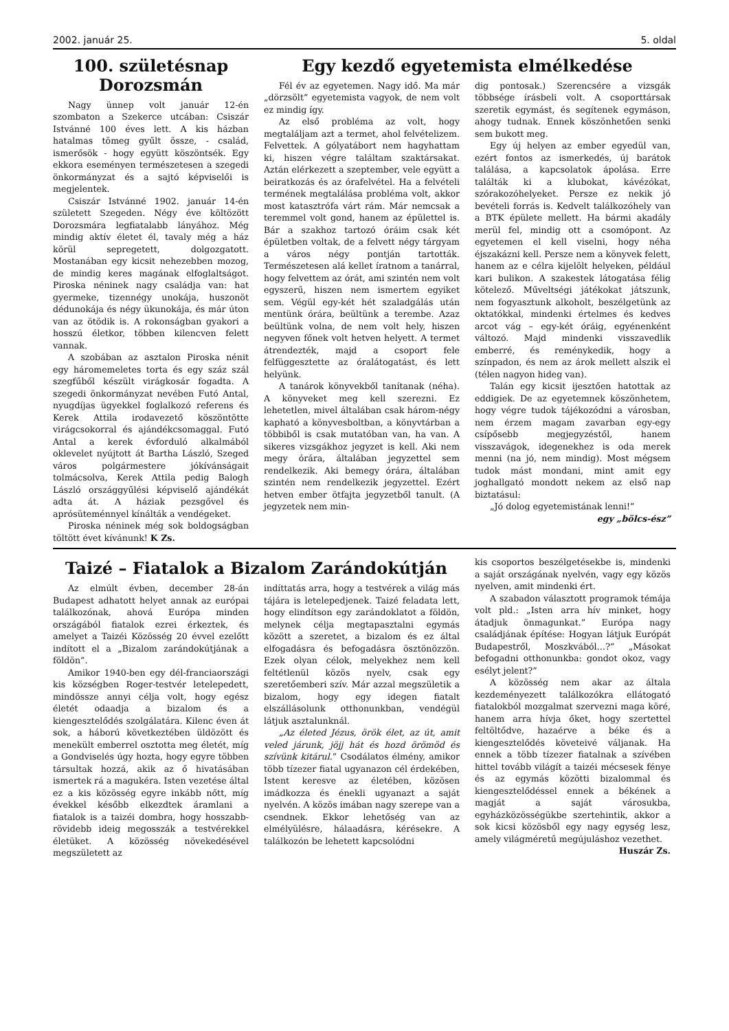2002. január 25. 5. oldal
100. születésnap Dorozsmán
Nagy ünnep volt január 12-én szombaton a Szekerce utcában: Csiszár Istvánné 100 éves lett. A kis házban hatalmas tömeg gyűlt össze, - család, ismerősök - hogy együtt köszöntsék. Egy ekkora eseményen természetesen a szegedi önkormányzat és a sajtó képviselői is megjelentek.
Csiszár Istvánné 1902. január 14-én született Szegeden. Négy éve költözött Dorozsmára legfiatalabb lányához. Még mindig aktív életet él, tavaly még a ház körül sepregetett, dolgozgatott. Mostanában egy kicsit nehezebben mozog, de mindig keres magának elfoglaltságot. Piroska néninek nagy családja van: hat gyermeke, tizennégy unokája, huszonöt dédunokája és négy ükunokája, és már úton van az ötödik is. A rokonságban gyakori a hosszú életkor, többen kilencven felett vannak.
A szobában az asztalon Piroska nénit egy háromemeletes torta és egy száz szál szegfűből készült virágkosár fogadta. A szegedi önkormányzat nevében Futó Antal, nyugdíjas ügyekkel foglalkozó referens és Kerek Attila irodavezető köszöntötte virágcsokorral és ajándékcsomaggal. Futó Antal a kerek évforduló alkalmából oklevelet nyújtott át Bartha László, Szeged város polgármestere jókívánságait tolmácsolva, Kerek Attila pedig Balogh László országgyűlési képviselő ajándékát adta át. A háziak pezsgővel és aprósüteménnyel kínálták a vendégeket.
Piroska néninek még sok boldogságban töltött évet kívánunk! K Zs.
Egy kezdő egyetemista elmélkedése
Fél év az egyetemen. Nagy idő. Ma már „dörzsölt” egyetemista vagyok, de nem volt ez mindig így.
Az első probléma az volt, hogy megtaláljam azt a termet, ahol felvételizem. Felvettek. A gólyatábort nem hagyhattam ki, hiszen végre találtam szaktársakat. Aztán elérkezett a szeptember, vele együtt a beiratkozás és az órafelvétel. Ha a felvételi termének megtalálása probléma volt, akkor most katasztrófa várt rám. Már nemcsak a teremmel volt gond, hanem az épülettel is. Bár a szakhoz tartozó óráim csak két épületben voltak, de a felvett négy tárgyam a város négy pontján tartották. Természetesen alá kellet íratnom a tanárral, hogy felvettem az órát, ami szintén nem volt egyszerű, hiszen nem ismertem egyiket sem. Végül egy-két hét szaladgálás után mentünk órára, beültünk a terembe. Azaz beültünk volna, de nem volt hely, hiszen negyven főnek volt hetven helyett. A termet átrendezték, majd a csoport fele felfüggesztette az óralátogatást, és lett helyünk.
A tanárok könyvekből tanítanak (néha). A könyveket meg kell szerezni. Ez lehetetlen, mivel általában csak három-négy kapható a könyvesboltban, a könyvtárban a többiből is csak mutatóban van, ha van. A sikeres vizsgákhoz jegyzet is kell. Aki nem megy órára, általában jegyzettel sem rendelkezik. Aki bemegy órára, általában szintén nem rendelkezik jegyzettel. Ezért hetven ember ötfajta jegyzetből tanult. (A jegyzetek nem min-
dig pontosak.) Szerencsére a vizsgák többsége írásbeli volt. A csoporttársak szeretik egymást, és segítenek egymáson, ahogy tudnak. Ennek köszönhetően senki sem bukott meg.
Egy új helyen az ember egyedül van, ezért fontos az ismerkedés, új barátok találása, a kapcsolatok ápolása. Erre találták ki a klubokat, kávézókat, szórakozóhelyeket. Persze ez nekik jó bevételi forrás is. Kedvelt találkozóhely van a BTK épülete mellett. Ha bármi akadály merül fel, mindig ott a csomópont. Az egyetemen el kell viselni, hogy néha éjszakázni kell. Persze nem a könyvek felett, hanem az e célra kijelölt helyeken, például kari bulikon. A szakestek látogatása félig kötelező. Műveltségi játékokat játszunk, nem fogyasztunk alkoholt, beszélgetünk az oktatókkal, mindenki értelmes és kedves arcot vág – egy-két óráig, egyénenként változó. Majd mindenki visszavedlik emberré, és reménykedik, hogy a színpadon, és nem az árok mellett alszik el (télen nagyon hideg van).
Talán egy kicsit ijesztően hatottak az eddigiek. De az egyetemnek köszönhetem, hogy végre tudok tájékozódni a városban, nem érzem magam zavarban egy-egy csípősebb megjegyzéstől, hanem visszavágok, idegenekhez is oda merek menni (na jó, nem mindig). Most mégsem tudok mást mondani, mint amit egy joghallgató mondott nekem az első nap biztatásul:
„Jó dolog egyetemistának lenni!”
egy „bölcs-ész”
Taizé – Fiatalok a Bizalom Zarándokútján
Az elmúlt évben, december 28-án Budapest adhatott helyet annak az európai találkozónak, ahová Európa minden országából fiatalok ezrei érkeztek, és amelyet a Taizéi Közösség 20 évvel ezelőtt indított el a „Bizalom zarándokútjának a földön”.
Amikor 1940-ben egy dél-franciaországi kis községben Roger-testvér letelepedett, mindössze annyi célja volt, hogy egész életét odaadja a bizalom és a kiengesztelődés szolgálatára. Kilenc éven át sok, a háború következtében üldözött és menekült emberrel osztotta meg életét, míg a Gondviselés úgy hozta, hogy egyre többen társultak hozzá, akik az ő hivatásában ismertek rá a magukéra. Isten vezetése által ez a kis közösség egyre inkább nőtt, míg évekkel később elkezdtek áramlani a fiatalok is a taizéi dombra, hogy hosszabb-rövidebb ideig megosszák a testvérekkel életüket. A közösség növekedésével megszületett az
indíttatás arra, hogy a testvérek a világ más tájára is letelepedjenek. Taizé feladata lett, hogy elindítson egy zarándoklatot a földön, melynek célja megtapasztalni egymás között a szeretet, a bizalom és ez által elfogadásra és befogadásra ösztönözzön. Ezek olyan célok, melyekhez nem kell feltétlenül közös nyelv, csak egy szeretőemberi szív. Már azzal megszületik a bizalom, hogy egy idegen fiatalt elszállásolunk otthonunkban, vendégül látjuk asztalunknál.
„Az életed Jézus, örök élet, az út, amit veled járunk, jöjj hát és hozd örömöd és szívünk kitárul.” Csodálatos élmény, amikor több tízezer fiatal ugyanazon cél érdekében, Istent keresve az életében, közösen imádkozza és énekli ugyanazt a saját nyelvén. A közös imában nagy szerepe van a csendnek. Ekkor lehetőség van az elmélyülésre, hálaadásra, kérésekre. A találkozón be lehetett kapcsolódni
kis csoportos beszélgetésekbe is, mindenki a saját országának nyelvén, vagy egy közös nyelven, amit mindenki ért.
A szabadon választott programok témája volt pld.: „Isten arra hív minket, hogy átadjuk önmagunkat.” Európa nagy családjának építése: Hogyan látjuk Európát Budapestről, Moszkvából…?” „Másokat befogadni otthonunkba: gondot okoz, vagy esélyt jelent?”
A közösség nem akar az általa kezdeményezett találkozókra ellátogató fiatalokból mozgalmat szervezni maga köré, hanem arra hívja őket, hogy szertettel feltöltődve, hazaérve a béke és a kiengesztelődés követeivé váljanak. Ha ennek a több tízezer fiatalnak a szívében hittel tovább világít a taizéi mécsesek fénye és az egymás közötti bizalommal és kiengesztelődéssel ennek a békének a magját a saját városukba, egyházközösségükbe szertehintik, akkor a sok kicsi közösből egy nagy egység lesz, amely világméretű megújuláshoz vezethet.
Huszár Zs.